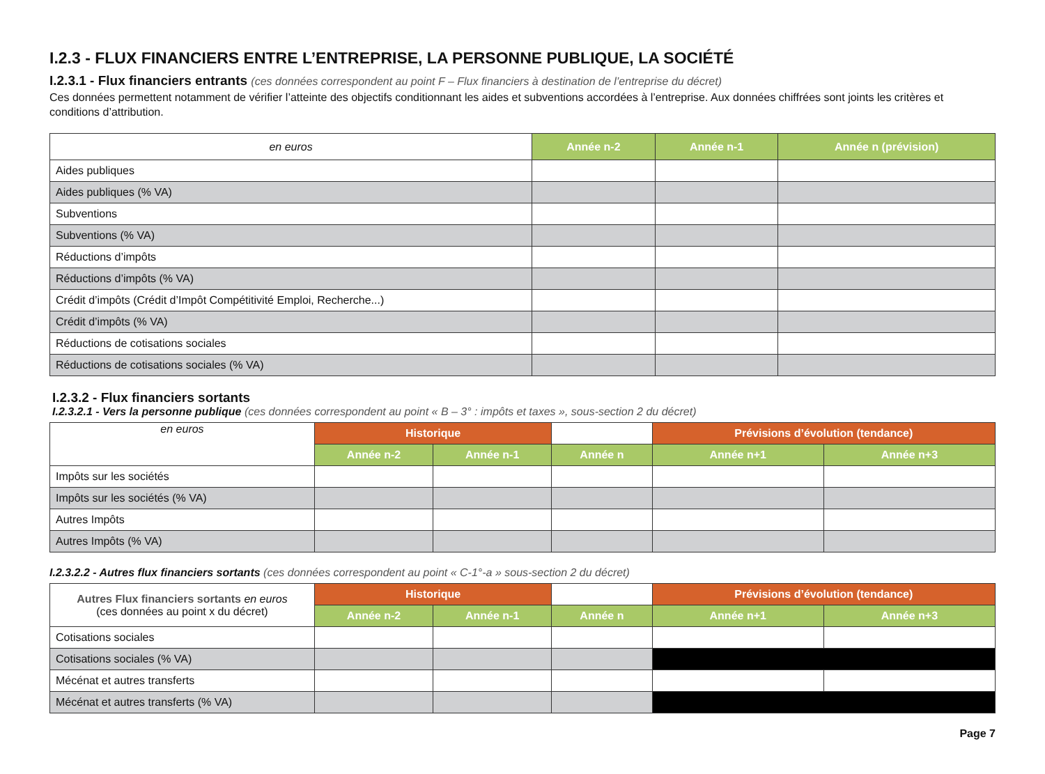I.2.3 - FLUX FINANCIERS ENTRE L’ENTREPRISE, LA PERSONNE PUBLIQUE, LA SOCIÉTÉ
I.2.3.1 - Flux financiers entrants (ces données correspondent au point F – Flux financiers à destination de l’entreprise du décret)
Ces données permettent notamment de vérifier l’atteinte des objectifs conditionnant les aides et subventions accordées à l’entreprise. Aux données chiffrées sont joints les critères et conditions d’attribution.
| en euros | Année n-2 | Année n-1 | Année n (prévision) |
| --- | --- | --- | --- |
| Aides publiques | | | |
| Aides publiques (% VA) | | | |
| Subventions | | | |
| Subventions (% VA) | | | |
| Réductions d’impôts | | | |
| Réductions d’impôts (% VA) | | | |
| Crédit d’impôts (Crédit d’Impôt Compétitivité Emploi, Recherche...) | | | |
| Crédit d’impôts (% VA) | | | |
| Réductions de cotisations sociales | | | |
| Réductions de cotisations sociales (% VA) | | | |
I.2.3.2 - Flux financiers sortants
I.2.3.2.1 - Vers la personne publique (ces données correspondent au point « B – 3° : impôts et taxes », sous-section 2 du décret)
| en euros | Historique | | | Prévisions d’évolution (tendance) | |
| --- | --- | --- | --- | --- | --- |
| | Année n-2 | Année n-1 | Année n | Année n+1 | Année n+3 |
| Impôts sur les sociétés | | | | | |
| Impôts sur les sociétés (% VA) | | | | | |
| Autres Impôts | | | | | |
| Autres Impôts (% VA) | | | | | |
I.2.3.2.2 - Autres flux financiers sortants (ces données correspondent au point « C-1°-a » sous-section 2 du décret)
| Autres Flux financiers sortants en euros (ces données au point x du décret) | Historique | | | Prévisions d’évolution (tendance) | |
| --- | --- | --- | --- | --- | --- |
| | Année n-2 | Année n-1 | Année n | Année n+1 | Année n+3 |
| Cotisations sociales | | | | | |
| Cotisations sociales (% VA) | | | | | |
| Mécénat et autres transferts | | | | | |
| Mécénat et autres transferts (% VA) | | | | | |
Page 7